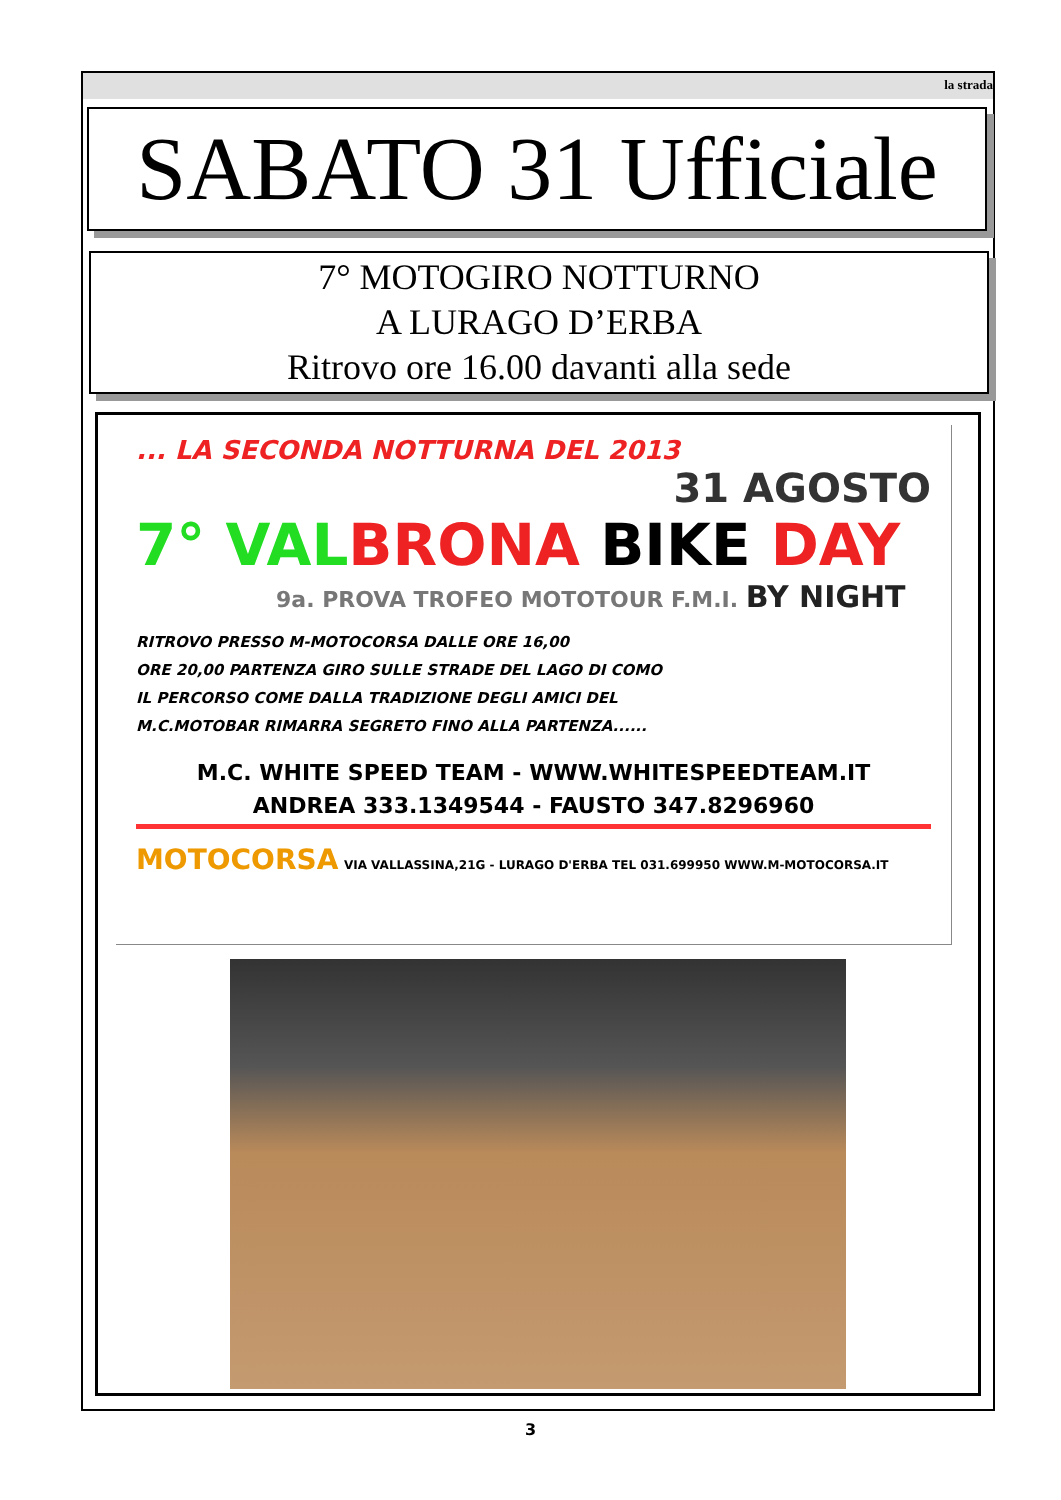la strada
SABATO 31 Ufficiale
7° MOTOGIRO NOTTURNO
A LURAGO D’ERBA
Ritrovo ore 16.00 davanti alla sede
... LA SECONDA NOTTURNA DEL 2013
31 AGOSTO
7° VAL BRONA BIKE DAY
9a. PROVA TROFEO MOTOTOUR F.M.I. BY NIGHT
RITROVO PRESSO M-MOTOCORSA DALLE ORE 16,00
ORE 20,00 PARTENZA GIRO SULLE STRADE DEL LAGO DI COMO
IL PERCORSO COME DALLA TRADIZIONE DEGLI AMICI DEL
M.C.MOTOBAR RIMARRA SEGRETO FINO ALLA PARTENZA......
M.C. WHITE SPEED TEAM - WWW.WHITESPEEDTEAM.IT
ANDREA 333.1349544 - FAUSTO 347.8296960
MOTOCORSA VIA VALLASSINA,21G - LURAGO D'ERBA TEL 031.699950 WWW.M-MOTOCORSA.IT
3